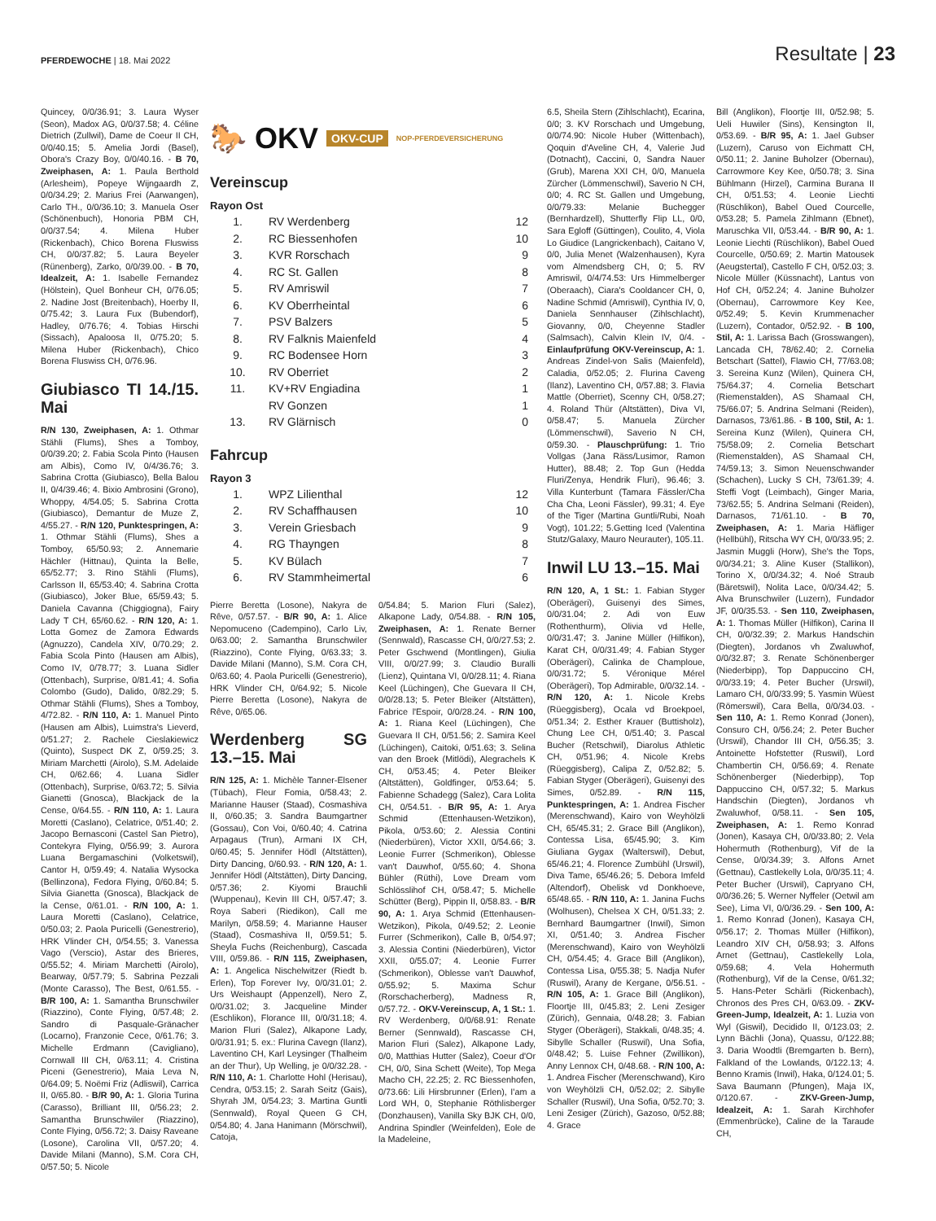PFERDEWOCHE | 18. Mai 2022
Resultate | 23
Quincey, 0/0/36.91; 3. Laura Wyser (Seon), Madox AG, 0/0/37.58; 4. Céline Dietrich (Zullwil), Dame de Coeur II CH, 0/0/40.15; 5. Amelia Jordi (Basel), Obora's Crazy Boy, 0/0/40.16. - B 70, Zweiphasen, A: 1. Paula Berthold (Arlesheim), Popeye Wijngaardh Z, 0/0/34.29; 2. Marius Frei (Aarwangen), Carlo TH., 0/0/36.10; 3. Manuela Oser (Schönenbuch), Honoria PBM CH, 0/0/37.54; 4. Milena Huber (Rickenbach), Chico Borena Fluswiss CH, 0/0/37.82; 5. Laura Beyeler (Rünenberg), Zarko, 0/0/39.00. - B 70, Idealzeit, A: 1. Isabelle Fernandez (Hölstein), Quel Bonheur CH, 0/76.05; 2. Nadine Jost (Breitenbach), Hoerby II, 0/75.42; 3. Laura Fux (Bubendorf), Hadley, 0/76.76; 4. Tobias Hirschi (Sissach), Apaloosa II, 0/75.20; 5. Milena Huber (Rickenbach), Chico Borena Fluswiss CH, 0/76.96.
Giubiasco TI 14./15. Mai
R/N 130, Zweiphasen, A: 1. Othmar Stähli (Flums), Shes a Tomboy, 0/0/39.20; 2. Fabia Scola Pinto (Hausen am Albis), Como IV, 0/4/36.76; 3. Sabrina Crotta (Giubiasco), Bella Balou II, 0/4/39.46; 4. Bixio Ambrosini (Grono), Whoppy, 4/54.05; 5. Sabrina Crotta (Giubiasco), Demantur de Muze Z, 4/55.27. - R/N 120, Punktespringen, A: 1. Othmar Stähli (Flums), Shes a Tomboy, 65/50.93; 2. Annemarie Hächler (Hittnau), Quinta la Belle, 65/52.77; 3. Rino Stähli (Flums), Carlsson II, 65/53.40; 4. Sabrina Crotta (Giubiasco), Joker Blue, 65/59.43; 5. Daniela Cavanna (Chiggiogna), Fairy Lady T CH, 65/60.62. - R/N 120, A: 1. Lotta Gomez de Zamora Edwards (Agnuzzo), Candela XIV, 0/70.29; 2. Fabia Scola Pinto (Hausen am Albis), Como IV, 0/78.77; 3. Luana Sidler (Ottenbach), Surprise, 0/81.41; 4. Sofia Colombo (Gudo), Dalido, 0/82.29; 5. Othmar Stähli (Flums), Shes a Tomboy, 4/72.82. - R/N 110, A: 1. Manuel Pinto (Hausen am Albis), Luimstra's Lieverd, 0/51.27; 2. Rachele Cieslakiewicz (Quinto), Suspect DK Z, 0/59.25; 3. Miriam Marchetti (Airolo), S.M. Adelaide CH, 0/62.66; 4. Luana Sidler (Ottenbach), Surprise, 0/63.72; 5. Silvia Gianetti (Gnosca), Blackjack de la Cense, 0/64.55. - R/N 110, A: 1. Laura Moretti (Caslano), Celatrice, 0/51.40; 2. Jacopo Bernasconi (Castel San Pietro), Contekyra Flying, 0/56.99; 3. Aurora Luana Bergamaschini (Volketswil), Cantor H, 0/59.49; 4. Natalia Wysocka (Bellinzona), Fedora Flying, 0/60.84; 5. Silvia Gianetta (Gnosca), Blackjack de la Cense, 0/61.01. - R/N 100, A: 1. Laura Moretti (Caslano), Celatrice, 0/50.03; 2. Paola Puricelli (Genestrerio), HRK Vlinder CH, 0/54.55; 3. Vanessa Vago (Verscio), Astar des Brieres, 0/55.52; 4. Miriam Marchetti (Airolo), Bearway, 0/57.79; 5. Sabrina Pezzali (Monte Carasso), The Best, 0/61.55. - B/R 100, A: 1. Samantha Brunschwiler (Riazzino), Conte Flying, 0/57.48; 2. Sandro di Pasquale-Gränacher (Locarno), Franzonie Cece, 0/61.76; 3. Michelle Erdmann (Cavigliano), Cornwall III CH, 0/63.11; 4. Cristina Piceni (Genestrerio), Maia Leva N, 0/64.09; 5. Noëmi Friz (Adliswil), Carrica II, 0/65.80. - B/R 90, A: 1. Gloria Turina (Carasso), Brilliant III, 0/56.23; 2. Samantha Brunschwiler (Riazzino), Conte Flying, 0/56.72; 3. Daisy Raveane (Losone), Carolina VII, 0/57.20; 4. Davide Milani (Manno), S.M. Cora CH, 0/57.50; 5. Nicole
🐎 OKV OKV-CUP NOP-PFERDEVERSICHERUNG
Vereinscup
Rayon Ost
| 1. | RV Werdenberg | 12 |
| 2. | RC Biessenhofen | 10 |
| 3. | KVR Rorschach | 9 |
| 4. | RC St. Gallen | 8 |
| 5. | RV Amriswil | 7 |
| 6. | KV Oberrheintal | 6 |
| 7. | PSV Balzers | 5 |
| 8. | RV Falknis Maienfeld | 4 |
| 9. | RC Bodensee Horn | 3 |
| 10. | RV Oberriet | 2 |
| 11. | KV+RV Engiadina | 1 |
| | RV Gonzen | 1 |
| 13. | RV Glärnisch | 0 |
Fahrcup
Rayon 3
| 1. | WPZ Lilienthal | 12 |
| 2. | RV Schaffhausen | 10 |
| 3. | Verein Griesbach | 9 |
| 4. | RG Thayngen | 8 |
| 5. | KV Bülach | 7 |
| 6. | RV Stammheimertal | 6 |
Pierre Beretta (Losone), Nakyra de Rêve, 0/57.57. - B/R 90, A: 1. Alice Nepomuceno (Cadempino), Carlo Liv, 0/63.00; 2. Samantha Brunschwiler (Riazzino), Conte Flying, 0/63.33; 3. Davide Milani (Manno), S.M. Cora CH, 0/63.60; 4. Paola Puricelli (Genestrerio), HRK Vlinder CH, 0/64.92; 5. Nicole Pierre Beretta (Losone), Nakyra de Rêve, 0/65.06.
Werdenberg SG 13.–15. Mai
R/N 125, A: 1. Michèle Tanner-Elsener (Tübach), Fleur Fomia, 0/58.43; 2. Marianne Hauser (Staad), Cosmashiva II, 0/60.35; 3. Sandra Baumgartner (Gossau), Con Voi, 0/60.40; 4. Catrina Arpagaus (Trun), Armani IX CH, 0/60.45; 5. Jennifer Hödl (Altstätten), Dirty Dancing, 0/60.93. - R/N 120, A: 1. Jennifer Hödl (Altstätten), Dirty Dancing, 0/57.36; 2. Kiyomi Brauchli (Wuppenau), Kevin III CH, 0/57.47; 3. Roya Saberi (Riedikon), Call me Marilyn, 0/58.59; 4. Marianne Hauser (Staad), Cosmashiva II, 0/59.51; 5. Sheyla Fuchs (Reichenburg), Cascada VIII, 0/59.86. - R/N 115, Zweiphasen, A: 1. Angelica Nischelwitzer (Riedt b. Erlen), Top Forever Ivy, 0/0/31.01; 2. Urs Weishaupt (Appenzell), Nero Z, 0/0/31.02; 3. Jacqueline Minder (Eschlikon), Florance III, 0/0/31.18; 4. Marion Fluri (Salez), Alkapone Lady, 0/0/31.91; 5. ex.: Flurina Cavegn (Ilanz), Laventino CH, Karl Leysinger (Thalheim an der Thur), Up Welling, je 0/0/32.28. - R/N 110, A: 1. Charlotte Hohl (Herisau), Cendra, 0/53.15; 2. Sarah Seitz (Gais), Shyrah JM, 0/54.23; 3. Martina Guntli (Sennwald), Royal Queen G CH, 0/54.80; 4. Jana Hanimann (Mörschwil), Catoja,
0/54.84; 5. Marion Fluri (Salez), Alkapone Lady, 0/54.88. - R/N 105, Zweiphasen, A: 1. Renate Berner (Sennwald), Rascasse CH, 0/0/27.53; 2. Peter Gschwend (Montlingen), Giulia VIII, 0/0/27.99; 3. Claudio Buralli (Lienz), Quintana VI, 0/0/28.11; 4. Riana Keel (Lüchingen), Che Guevara II CH, 0/0/28.13; 5. Peter Bleiker (Altstätten), Fabrice l'Espoir, 0/0/28.24. - R/N 100, A: 1. Riana Keel (Lüchingen), Che Guevara II CH, 0/51.56; 2. Samira Keel (Lüchingen), Caitoki, 0/51.63; 3. Selina van den Broek (Mitlödi), Alegrachels K CH, 0/53.45; 4. Peter Bleiker (Altstätten), Goldfinger, 0/53.64; 5. Fabienne Schadegg (Salez), Cara Lolita CH, 0/54.51. - B/R 95, A: 1. Arya Schmid (Ettenhausen-Wetzikon), Pikola, 0/53.60; 2. Alessia Contini (Niederbüren), Victor XXII, 0/54.66; 3. Leonie Furrer (Schmerikon), Oblesse van't Dauwhof, 0/55.60; 4. Shona Bühler (Rüthi), Love Dream vom Schlösslihof CH, 0/58.47; 5. Michelle Schütter (Berg), Pippin II, 0/58.83. - B/R 90, A: 1. Arya Schmid (Ettenhausen-Wetzikon), Pikola, 0/49.52; 2. Leonie Furrer (Schmerikon), Calle B, 0/54.97; 3. Alessia Contini (Niederbüren), Victor XXII, 0/55.07; 4. Leonie Furrer (Schmerikon), Oblesse van't Dauwhof, 0/55.92; 5. Maxima Schur (Rorschacherberg), Madness R, 0/57.72. - OKV-Vereinscup, A, 1 St.: 1. RV Werdenberg, 0/0/68.91: Renate Berner (Sennwald), Rascasse CH, Marion Fluri (Salez), Alkapone Lady, 0/0, Matthias Hutter (Salez), Coeur d'Or CH, 0/0, Sina Schett (Weite), Top Mega Macho CH, 22.25; 2. RC Biessenhofen, 0/73.66: Lili Hirsbrunner (Erlen), I'am a Lord WH, 0, Stephanie Röthlisberger (Donzhausen), Vanilla Sky BJK CH, 0/0, Andrina Spindler (Weinfelden), Eole de la Madeleine,
6.5, Sheila Stern (Zihlschlacht), Ecarina, 0/0; 3. KV Rorschach und Umgebung, 0/0/74.90: Nicole Huber (Wittenbach), Qoquin d'Aveline CH, 4, Valerie Jud (Dotnacht), Caccini, 0, Sandra Nauer (Grub), Marena XXI CH, 0/0, Manuela Zürcher (Lömmenschwil), Saverio N CH, 0/0; 4. RC St. Gallen und Umgebung, 0/0/79.33: Melanie Buchegger (Bernhardzell), Shutterfly Flip LL, 0/0, Sara Egloff (Güttingen), Coulito, 4, Viola Lo Giudice (Langrickenbach), Caitano V, 0/0, Julia Menet (Walzenhausen), Kyra vom Almendsberg CH, 0; 5. RV Amriswil, 0/4/74.53: Urs Himmelberger (Oberaach), Ciara's Cooldancer CH, 0, Nadine Schmid (Amriswil), Cynthia IV, 0, Daniela Sennhauser (Zihlschlacht), Giovanny, 0/0, Cheyenne Stadler (Salmsach), Calvin Klein IV, 0/4. - Einlaufprüfung OKV-Vereinscup, A: 1. Andreas Zindel-von Salis (Maienfeld), Caladia, 0/52.05; 2. Flurina Caveng (Ilanz), Laventino CH, 0/57.88; 3. Flavia Mattle (Oberriet), Scenny CH, 0/58.27; 4. Roland Thür (Altstätten), Diva VI, 0/58.47; 5. Manuela Zürcher (Lömmenschwil), Saverio N CH, 0/59.30. - Plauschprüfung: 1. Trio Vollgas (Jana Räss/Lusimor, Ramon Hutter), 88.48; 2. Top Gun (Hedda Fluri/Zenya, Hendrik Fluri), 96.46; 3. Villa Kunterbunt (Tamara Fässler/Cha Cha Cha, Leoni Fässler), 99.31; 4. Eye of the Tiger (Martina Guntli/Rubi, Noah Vogt), 101.22; 5.Getting Iced (Valentina Stutz/Galaxy, Mauro Neurauter), 105.11.
Inwil LU 13.–15. Mai
R/N 120, A, 1 St.: 1. Fabian Styger (Oberägeri), Guisenyi des Simes, 0/0/31.04; 2. Adi von Euw (Rothenthurm), Olivia vd Helle, 0/0/31.47; 3. Janine Müller (Hilfikon), Karat CH, 0/0/31.49; 4. Fabian Styger (Oberägeri), Calinka de Champloue, 0/0/31.72; 5. Véronique Mérel (Oberägeri), Top Admirable, 0/0/32.14. - R/N 120, A: 1. Nicole Krebs (Rüeggisberg), Ocala vd Broekpoel, 0/51.34; 2. Esther Krauer (Buttisholz), Chung Lee CH, 0/51.40; 3. Pascal Bucher (Retschwil), Diarolus Athletic CH, 0/51.96; 4. Nicole Krebs (Rüeggisberg), Calipa Z, 0/52.82; 5. Fabian Styger (Oberägeri), Guisenyi des Simes, 0/52.89. - R/N 115, Punktespringen, A: 1. Andrea Fischer (Merenschwand), Kairo von Weyhölzli CH, 65/45.31; 2. Grace Bill (Anglikon), Contessa Lisa, 65/45.90; 3. Kim Giuliana Gygax (Walterswil), Debut, 65/46.21; 4. Florence Zumbühl (Urswil), Diva Tame, 65/46.26; 5. Debora Imfeld (Altendorf), Obelisk vd Donkhoeve, 65/48.65. - R/N 110, A: 1. Janina Fuchs (Wolhusen), Chelsea X CH, 0/51.33; 2. Bernhard Baumgartner (Inwil), Simon XI, 0/51.40; 3. Andrea Fischer (Merenschwand), Kairo von Weyhölzli CH, 0/54.45; 4. Grace Bill (Anglikon), Contessa Lisa, 0/55.38; 5. Nadja Nufer (Ruswil), Arany de Kergane, 0/56.51. - R/N 105, A: 1. Grace Bill (Anglikon), Floortje III, 0/45.83; 2. Leni Zesiger (Zürich), Gennaia, 0/48.28; 3. Fabian Styger (Oberägeri), Stakkali, 0/48.35; 4. Sibylle Schaller (Ruswil), Una Sofia, 0/48.42; 5. Luise Fehner (Zwillikon), Anny Lennox CH, 0/48.68. - R/N 100, A: 1. Andrea Fischer (Merenschwand), Kiro von Weyhölzli CH, 0/52.02; 2. Sibylle Schaller (Ruswil), Una Sofia, 0/52.70; 3. Leni Zesiger (Zürich), Gazoso, 0/52.88; 4. Grace
Bill (Anglikon), Floortje III, 0/52.98; 5. Ueli Huwiler (Sins), Kensington II, 0/53.69. - B/R 95, A: 1. Jael Gubser (Luzern), Caruso von Eichmatt CH, 0/50.11; 2. Janine Buholzer (Obernau), Carrowmore Key Kee, 0/50.78; 3. Sina Bühlmann (Hirzel), Carmina Burana II CH, 0/51.53; 4. Leonie Liechti (Rüschlikon), Babel Oued Courcelle, 0/53.28; 5. Pamela Zihlmann (Ebnet), Maruschka VII, 0/53.44. - B/R 90, A: 1. Leonie Liechti (Rüschlikon), Babel Oued Courcelle, 0/50.69; 2. Martin Matousek (Aeugstertal), Castello F CH, 0/52.03; 3. Nicole Müller (Küssnacht), Lantus von Hof CH, 0/52.24; 4. Janine Buholzer (Obernau), Carrowmore Key Kee, 0/52.49; 5. Kevin Krummenacher (Luzern), Contador, 0/52.92. - B 100, Stil, A: 1. Larissa Bach (Grosswangen), Lancada CH, 78/62.40; 2. Cornelia Betschart (Sattel), Flawio CH, 77/63.08; 3. Sereina Kunz (Wilen), Quinera CH, 75/64.37; 4. Cornelia Betschart (Riemenstalden), AS Shamaal CH, 75/66.07; 5. Andrina Selmani (Reiden), Darnasos, 73/61.86. - B 100, Stil, A: 1. Sereina Kunz (Wilen), Quinera CH, 75/58.09; 2. Cornelia Betschart (Riemenstalden), AS Shamaal CH, 74/59.13; 3. Simon Neuenschwander (Schachen), Lucky S CH, 73/61.39; 4. Steffi Vogt (Leimbach), Ginger Maria, 73/62.55; 5. Andrina Selmani (Reiden), Darnasos, 71/61.10. - B 70, Zweiphasen, A: 1. Maria Häfliger (Hellbühl), Ritscha WY CH, 0/0/33.95; 2. Jasmin Muggli (Horw), She's the Tops, 0/0/34.21; 3. Aline Kuser (Stallikon), Torino X, 0/0/34.32; 4. Noé Straub (Bäretswil), Nolita Lace, 0/0/34.42; 5. Alva Brunschwiler (Luzern), Fundador JF, 0/0/35.53. - Sen 110, Zweiphasen, A: 1. Thomas Müller (Hilfikon), Carina II CH, 0/0/32.39; 2. Markus Handschin (Diegten), Jordanos vh Zwaluwhof, 0/0/32.87; 3. Renate Schönenberger (Niederbipp), Top Dappuccino CH, 0/0/33.19; 4. Peter Bucher (Urswil), Lamaro CH, 0/0/33.99; 5. Yasmin Wüest (Römerswil), Cara Bella, 0/0/34.03. - Sen 110, A: 1. Remo Konrad (Jonen), Consuro CH, 0/56.24; 2. Peter Bucher (Urswil), Chandor III CH, 0/56.35; 3. Antoinette Hofstetter (Ruswil), Lord Chambertin CH, 0/56.69; 4. Renate Schönenberger (Niederbipp), Top Dappuccino CH, 0/57.32; 5. Markus Handschin (Diegten), Jordanos vh Zwaluwhof, 0/58.11. - Sen 105, Zweiphasen, A: 1. Remo Konrad (Jonen), Kasaya CH, 0/0/33.80; 2. Vela Hohermuth (Rothenburg), Vif de la Cense, 0/0/34.39; 3. Alfons Arnet (Gettnau), Castlekelly Lola, 0/0/35.11; 4. Peter Bucher (Urswil), Capryano CH, 0/0/36.26; 5. Werner Nyffeler (Oetwil am See), Lima VI, 0/0/36.29. - Sen 100, A: 1. Remo Konrad (Jonen), Kasaya CH, 0/56.17; 2. Thomas Müller (Hilfikon), Leandro XIV CH, 0/58.93; 3. Alfons Arnet (Gettnau), Castlekelly Lola, 0/59.68; 4. Vela Hohermuth (Rothenburg), Vif de la Cense, 0/61.32; 5. Hans-Peter Schärli (Rickenbach), Chronos des Pres CH, 0/63.09. - ZKV-Green-Jump, Idealzeit, A: 1. Luzia von Wyl (Giswil), Decidido II, 0/123.03; 2. Lynn Bächli (Jona), Quassu, 0/122.88; 3. Daria Woodtli (Bremgarten b. Bern), Falkland of the Lowlands, 0/122.13; 4. Benno Kramis (Inwil), Haka, 0/124.01; 5. Sava Baumann (Pfungen), Maja IX, 0/120.67. - ZKV-Green-Jump, Idealzeit, A: 1. Sarah Kirchhofer (Emmenbrücke), Caline de la Taraude CH,